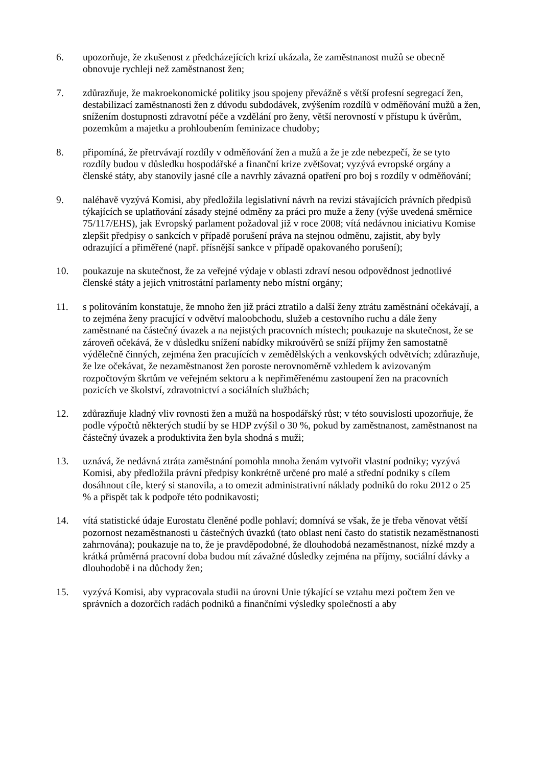6. upozorňuje, že zkušenost z předcházejících krizí ukázala, že zaměstnanost mužů se obecně obnovuje rychleji než zaměstnanost žen;
7. zdůrazňuje, že makroekonomické politiky jsou spojeny převážně s větší profesní segregací žen, destabilizací zaměstnanosti žen z důvodu subdodávek, zvýšením rozdílů v odměňování mužů a žen, snížením dostupnosti zdravotní péče a vzdělání pro ženy, větší nerovností v přístupu k úvěrům, pozemkům a majetku a prohloubením feminizace chudoby;
8. připomíná, že přetrvávají rozdíly v odměňování žen a mužů a že je zde nebezpečí, že se tyto rozdíly budou v důsledku hospodářské a finanční krize zvětšovat; vyzývá evropské orgány a členské státy, aby stanovily jasné cíle a navrhly závazná opatření pro boj s rozdíly v odměňování;
9. naléhavě vyzývá Komisi, aby předložila legislativní návrh na revizi stávajících právních předpisů týkajících se uplatňování zásady stejné odměny za práci pro muže a ženy (výše uvedená směrnice 75/117/EHS), jak Evropský parlament požadoval již v roce 2008; vítá nedávnou iniciativu Komise zlepšit předpisy o sankcích v případě porušení práva na stejnou odměnu, zajistit, aby byly odrazující a přiměřené (např. přísnější sankce v případě opakovaného porušení);
10. poukazuje na skutečnost, že za veřejné výdaje v oblasti zdraví nesou odpovědnost jednotlivé členské státy a jejich vnitrostátní parlamenty nebo místní orgány;
11. s politováním konstatuje, že mnoho žen již práci ztratilo a další ženy ztrátu zaměstnání očekávají, a to zejména ženy pracující v odvětví maloobchodu, služeb a cestovního ruchu a dále ženy zaměstnané na částečný úvazek a na nejistých pracovních místech; poukazuje na skutečnost, že se zároveň očekává, že v důsledku snížení nabídky mikroúvěrů se sníží příjmy žen samostatně výdělečně činných, zejména žen pracujících v zemědělských a venkovských odvětvích; zdůrazňuje, že lze očekávat, že nezaměstnanost žen poroste nerovnoměrně vzhledem k avizovaným rozpočtovým škrtům ve veřejném sektoru a k nepřiměřenému zastoupení žen na pracovních pozicích ve školství, zdravotnictví a sociálních službách;
12. zdůrazňuje kladný vliv rovnosti žen a mužů na hospodářský růst; v této souvislosti upozorňuje, že podle výpočtů některých studií by se HDP zvýšil o 30 %, pokud by zaměstnanost, zaměstnanost na částečný úvazek a produktivita žen byla shodná s muži;
13. uznává, že nedávná ztráta zaměstnání pomohla mnoha ženám vytvořit vlastní podniky; vyzývá Komisi, aby předložila právní předpisy konkrétně určené pro malé a střední podniky s cílem dosáhnout cíle, který si stanovila, a to omezit administrativní náklady podniků do roku 2012 o 25 % a přispět tak k podpoře této podnikavosti;
14. vítá statistické údaje Eurostatu členěné podle pohlaví; domnívá se však, že je třeba věnovat větší pozornost nezaměstnanosti u částečných úvazků (tato oblast není často do statistik nezaměstnanosti zahrnována); poukazuje na to, že je pravděpodobné, že dlouhodobá nezaměstnanost, nízké mzdy a krátká průměrná pracovní doba budou mít závažné důsledky zejména na příjmy, sociální dávky a dlouhodobě i na důchody žen;
15. vyzývá Komisi, aby vypracovala studii na úrovni Unie týkající se vztahu mezi počtem žen ve správních a dozorčích radách podniků a finančními výsledky společností a aby